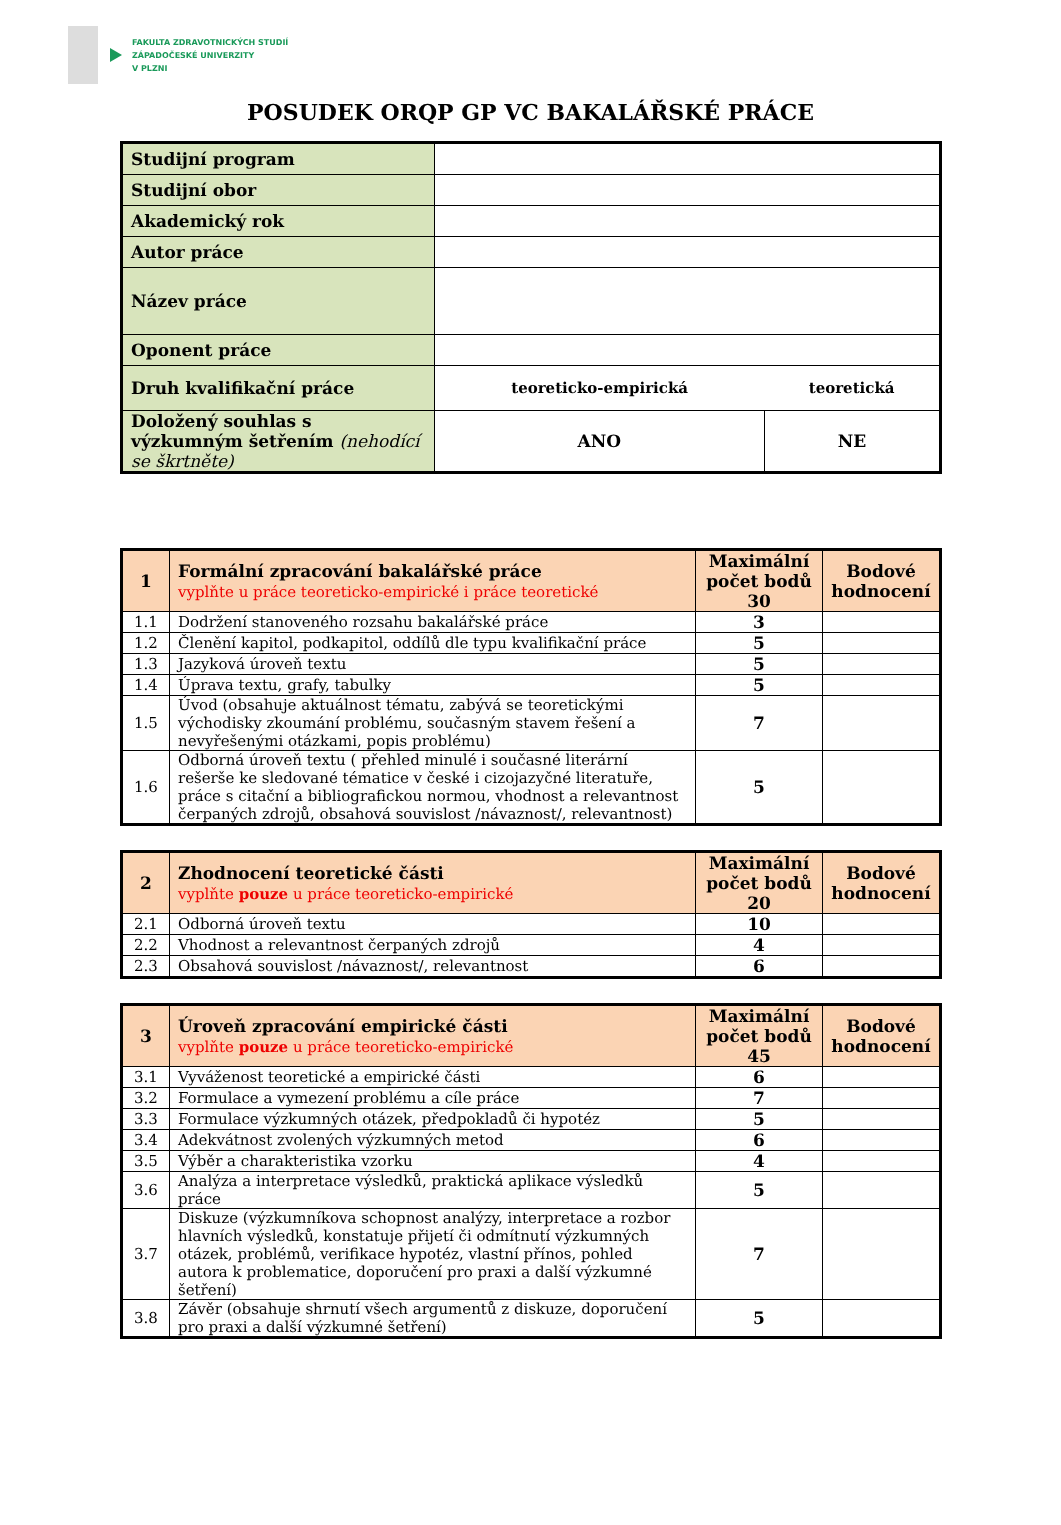FAKULTA ZDRAVOTNICKÝCH STUDIÍ
ZÁPADOČESKÉ UNIVERZITY
V PLZNI
POSUDEK ORQP GP VC BAKALÁŘSKÉ PRÁCE
| Studijní program | | |
| Studijní obor | | |
| Akademický rok | | |
| Autor práce | | |
| Název práce | | |
| Oponent práce | | |
| Druh kvalifikační práce | teoreticko-empirická | teoretická |
| Doložený souhlas s výzkumným šetřením (nehodící se škrtněte) | ANO | NE |
| 1 | Formální zpracování bakalářské práce vyplňte u práce teoreticko-empirické i práce teoretické | Maximální počet bodů 30 | Bodové hodnocení |
| --- | --- | --- | --- |
| 1.1 | Dodržení stanoveného rozsahu bakalářské práce | 3 | |
| 1.2 | Členění kapitol, podkapitol, oddílů dle typu kvalifikační práce | 5 | |
| 1.3 | Jazyková úroveň textu | 5 | |
| 1.4 | Úprava textu, grafy, tabulky | 5 | |
| 1.5 | Úvod (obsahuje aktuálnost tématu, zabývá se teoretickými východisky zkoumání problému, současným stavem řešení a nevyřešenými otázkami, popis problému) | 7 | |
| 1.6 | Odborná úroveň textu ( přehled minulé i současné literární rešerše ke sledované tématice v české i cizojazyčné literatuře, práce s citační a bibliografickou normou, vhodnost a relevantnost čerpaných zdrojů, obsahová souvislost /návaznost/, relevantnost) | 5 | |
| 2 | Zhodnocení teoretické části vyplňte pouze u práce teoreticko-empirické | Maximální počet bodů 20 | Bodové hodnocení |
| --- | --- | --- | --- |
| 2.1 | Odborná úroveň textu | 10 | |
| 2.2 | Vhodnost a relevantnost čerpaných zdrojů | 4 | |
| 2.3 | Obsahová souvislost /návaznost/, relevantnost | 6 | |
| 3 | Úroveň zpracování empirické části vyplňte pouze u práce teoreticko-empirické | Maximální počet bodů 45 | Bodové hodnocení |
| --- | --- | --- | --- |
| 3.1 | Vyváženost teoretické a empirické části | 6 | |
| 3.2 | Formulace a vymezení problému a cíle práce | 7 | |
| 3.3 | Formulace výzkumných otázek, předpokladů či hypotéz | 5 | |
| 3.4 | Adekvátnost zvolených výzkumných metod | 6 | |
| 3.5 | Výběr a charakteristika vzorku | 4 | |
| 3.6 | Analýza a interpretace výsledků, praktická aplikace výsledků práce | 5 | |
| 3.7 | Diskuze (výzkumníkova schopnost analýzy, interpretace a rozbor hlavních výsledků, konstatuje přijetí či odmítnutí výzkumných otázek, problémů, verifikace hypotéz, vlastní přínos, pohled autora k problematice, doporučení pro praxi a další výzkumné šetření) | 7 | |
| 3.8 | Závěr (obsahuje shrnutí všech argumentů z diskuze, doporučení pro praxi a další výzkumné šetření) | 5 | |